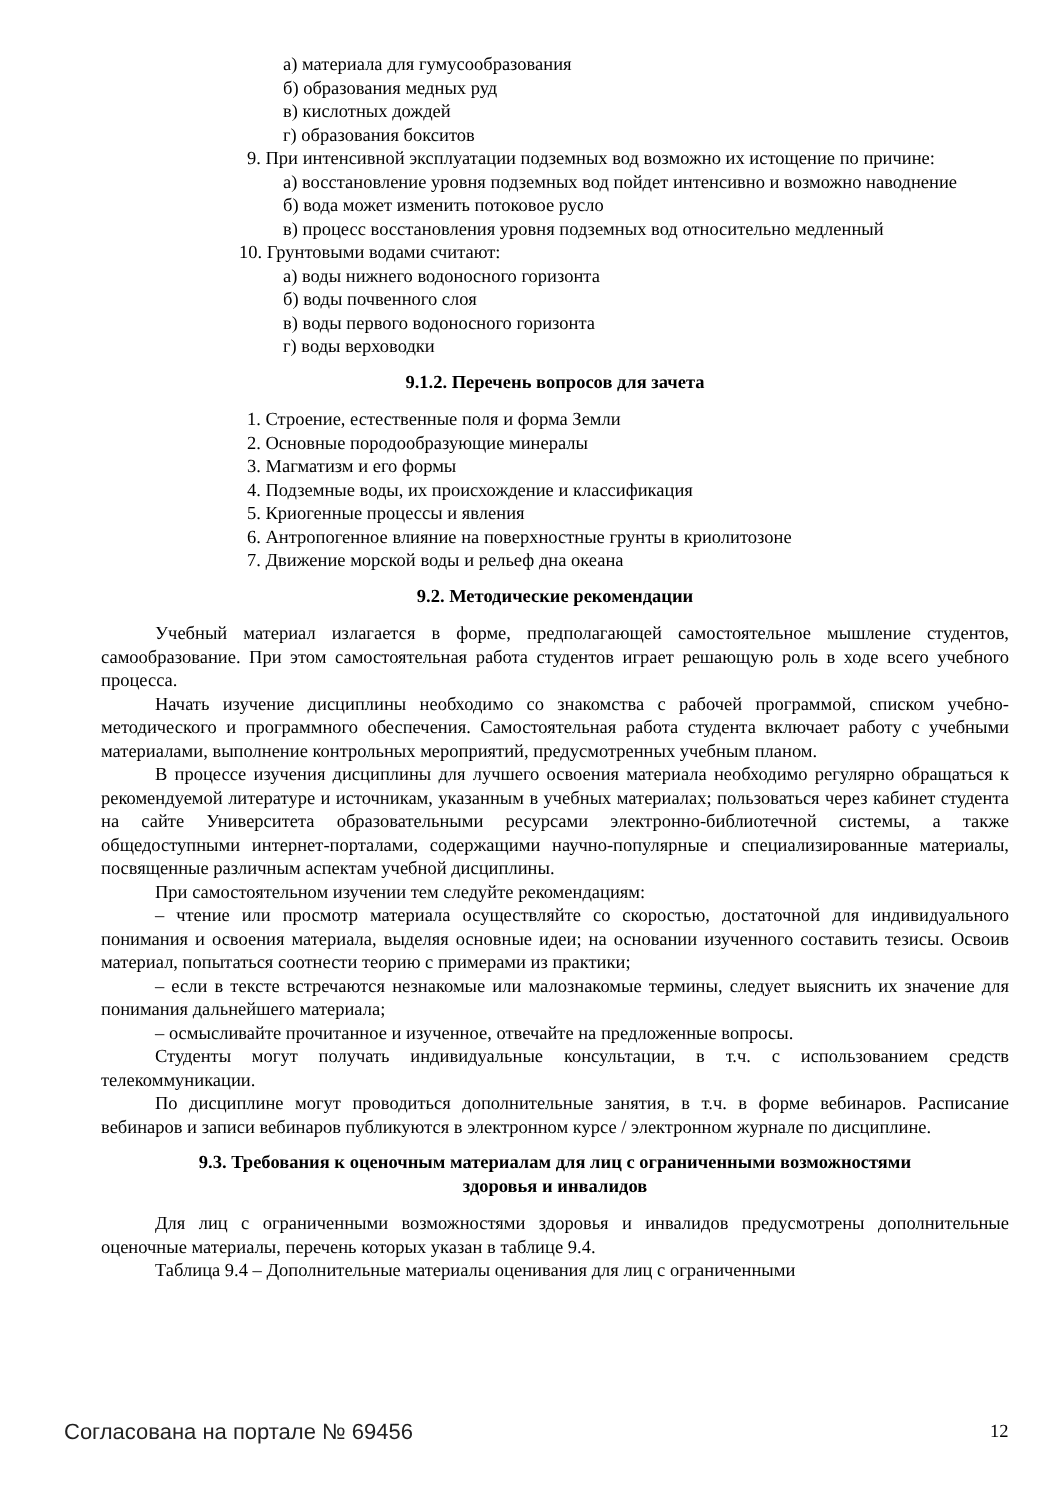а) материала для гумусообразования
б) образования медных руд
в) кислотных дождей
г) образования бокситов
9. При интенсивной эксплуатации подземных вод возможно их истощение по причине:
а) восстановление уровня подземных вод пойдет интенсивно и возможно наводнение
б) вода может изменить потоковое русло
в) процесс восстановления уровня подземных вод относительно медленный
10. Грунтовыми водами считают:
а) воды нижнего водоносного горизонта
б) воды почвенного слоя
в) воды первого водоносного горизонта
г) воды верховодки
9.1.2. Перечень вопросов для зачета
1. Строение, естественные поля и форма Земли
2. Основные породообразующие минералы
3. Магматизм и его формы
4. Подземные воды, их происхождение и классификация
5. Криогенные процессы и явления
6. Антропогенное влияние на поверхностные грунты в криолитозоне
7. Движение морской воды и рельеф дна океана
9.2. Методические рекомендации
Учебный материал излагается в форме, предполагающей самостоятельное мышление студентов, самообразование. При этом самостоятельная работа студентов играет решающую роль в ходе всего учебного процесса.
Начать изучение дисциплины необходимо со знакомства с рабочей программой, списком учебно-методического и программного обеспечения. Самостоятельная работа студента включает работу с учебными материалами, выполнение контрольных мероприятий, предусмотренных учебным планом.
В процессе изучения дисциплины для лучшего освоения материала необходимо регулярно обращаться к рекомендуемой литературе и источникам, указанным в учебных материалах; пользоваться через кабинет студента на сайте Университета образовательными ресурсами электронно-библиотечной системы, а также общедоступными интернет-порталами, содержащими научно-популярные и специализированные материалы, посвященные различным аспектам учебной дисциплины.
При самостоятельном изучении тем следуйте рекомендациям:
– чтение или просмотр материала осуществляйте со скоростью, достаточной для индивидуального понимания и освоения материала, выделяя основные идеи; на основании изученного составить тезисы. Освоив материал, попытаться соотнести теорию с примерами из практики;
– если в тексте встречаются незнакомые или малознакомые термины, следует выяснить их значение для понимания дальнейшего материала;
– осмысливайте прочитанное и изученное, отвечайте на предложенные вопросы.
Студенты могут получать индивидуальные консультации, в т.ч. с использованием средств телекоммуникации.
По дисциплине могут проводиться дополнительные занятия, в т.ч. в форме вебинаров. Расписание вебинаров и записи вебинаров публикуются в электронном курсе / электронном журнале по дисциплине.
9.3. Требования к оценочным материалам для лиц с ограниченными возможностями
здоровья и инвалидов
Для лиц с ограниченными возможностями здоровья и инвалидов предусмотрены дополнительные оценочные материалы, перечень которых указан в таблице 9.4.
Таблица 9.4 – Дополнительные материалы оценивания для лиц с ограниченными
Согласована на портале № 69456 12